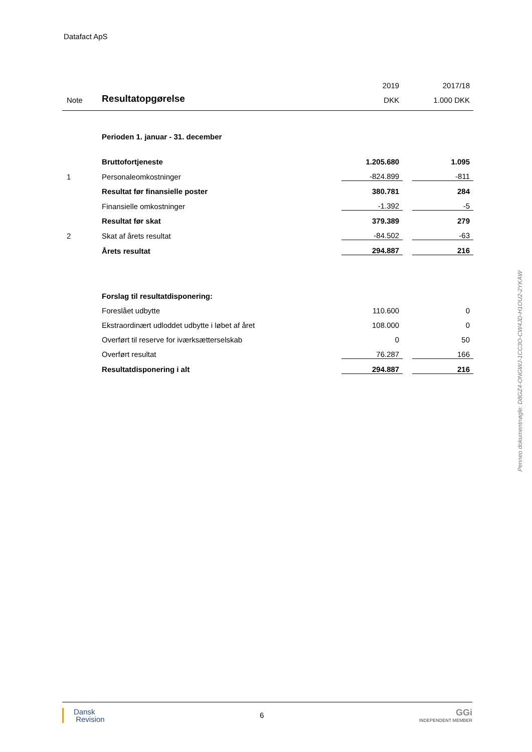Datafact ApS
| | | 2019 | | 2017/18 |
| Note | Resultatopgørelse | DKK | | 1.000 DKK |
| | Perioden 1. januar - 31. december | | | |
| | Bruttofortjeneste | 1.205.680 | | 1.095 |
| 1 | Personaleomkostninger | -824.899 | | -811 |
| | Resultat før finansielle poster | 380.781 | | 284 |
| | Finansielle omkostninger | -1.392 | | -5 |
| | Resultat før skat | 379.389 | | 279 |
| 2 | Skat af årets resultat | -84.502 | | -63 |
| | Årets resultat | 294.887 | | 216 |
| | Forslag til resultatdisponering: | | | |
| | Foreslået udbytte | 110.600 | | 0 |
| | Ekstraordinært udloddet udbytte i løbet af året | 108.000 | | 0 |
| | Overført til reserve for iværksætterselskab | 0 | | 50 |
| | Overført resultat | 76.287 | | 166 |
| | Resultatdisponering i alt | 294.887 | | 216 |
Penneo dokumentnøgle: D8GZ4-ONGWJ-1CC3O-CW4JD-H1OU2-2YKAW
Dansk
Revision
6
GGi
INDEPENDENT MEMBER